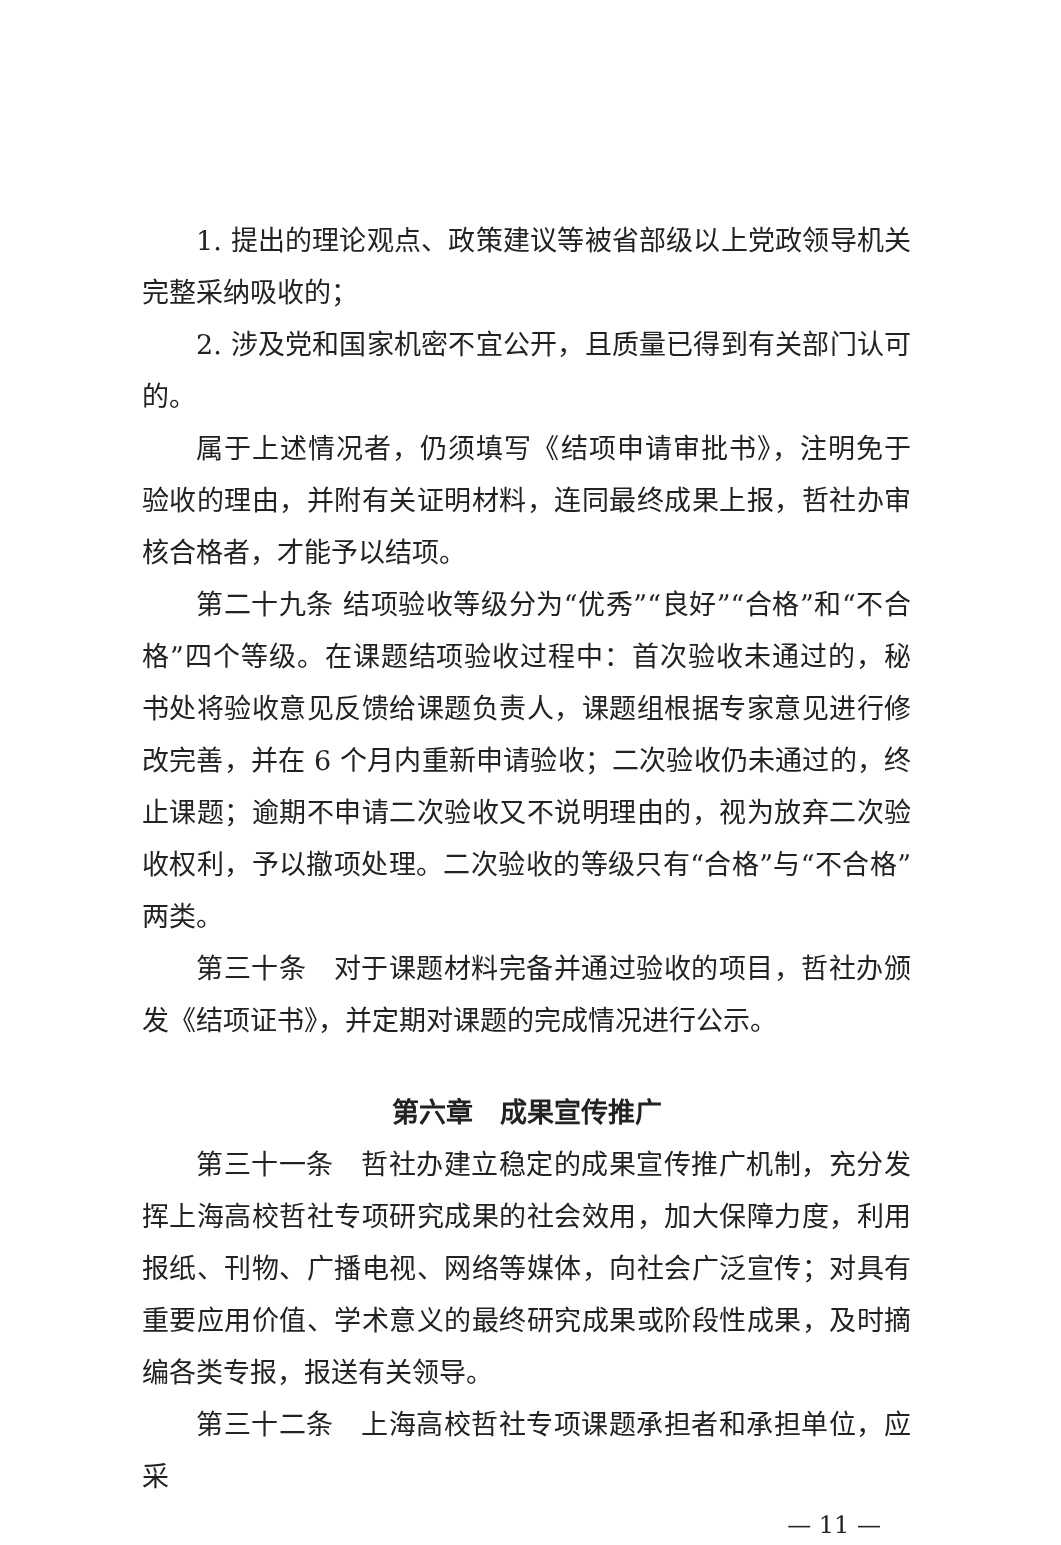1. 提出的理论观点、政策建议等被省部级以上党政领导机关完整采纳吸收的；
2. 涉及党和国家机密不宜公开，且质量已得到有关部门认可的。
属于上述情况者，仍须填写《结项申请审批书》，注明免于验收的理由，并附有关证明材料，连同最终成果上报，哲社办审核合格者，才能予以结项。
第二十九条 结项验收等级分为“优秀”“良好”“合格”和“不合格”四个等级。在课题结项验收过程中：首次验收未通过的，秘书处将验收意见反馈给课题负责人，课题组根据专家意见进行修改完善，并在 6 个月内重新申请验收；二次验收仍未通过的，终止课题；逾期不申请二次验收又不说明理由的，视为放弃二次验收权利，予以撤项处理。二次验收的等级只有“合格”与“不合格”两类。
第三十条　对于课题材料完备并通过验收的项目，哲社办颁发《结项证书》，并定期对课题的完成情况进行公示。
第六章　成果宣传推广
第三十一条　哲社办建立稳定的成果宣传推广机制，充分发挥上海高校哲社专项研究成果的社会效用，加大保障力度，利用报纸、刊物、广播电视、网络等媒体，向社会广泛宣传；对具有重要应用价值、学术意义的最终研究成果或阶段性成果，及时摘编各类专报，报送有关领导。
第三十二条　上海高校哲社专项课题承担者和承担单位，应采
— 11 —